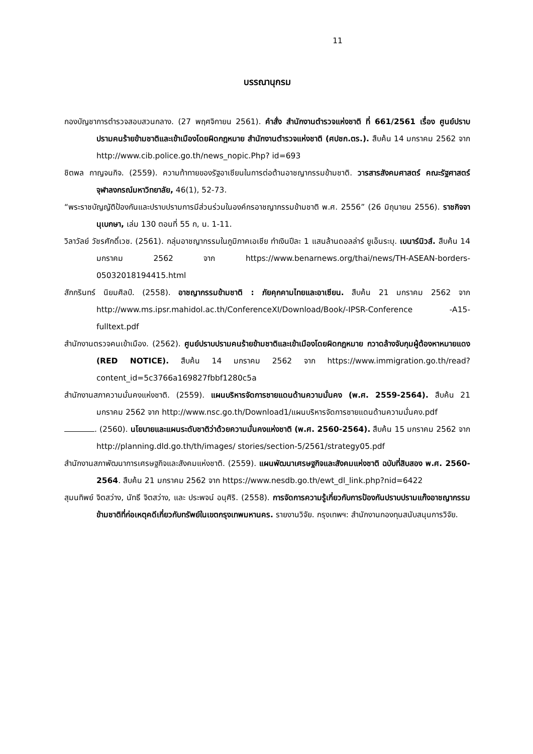11
บรรณานุกรม
กองบัญชาการตำรวจสอบสวนกลาง. (27 พฤศจิกายน 2561). คำสั่ง สำนักงานตำรวจแห่งชาติ ที่ 661/2561 เรื่อง ศูนย์ปราบปรามคนร้ายข้ามชาติและเข้าเมืองโดยผิดกฎหมาย สำนักงานตำรวจแห่งชาติ (ศปชก.ตร.). สืบค้น 14 มกราคม 2562 จาก http://www.cib.police.go.th/news_nopic.Php? id=693
ชิตพล กาญจนกิจ. (2559). ความท้าทายของรัฐอาเซียนในการต่อต้านอาชญากรรมข้ามชาติ. วารสารสังคมศาสตร์ คณะรัฐศาสตร์ จุฬาลงกรณ์มหาวิทยาลัย, 46(1), 52-73.
“พระราชบัญญัติป้องกันและปราบปรามการมีส่วนร่วมในองค์กรอาชญากรรมข้ามชาติ พ.ศ. 2556” (26 มิถุนายน 2556). ราชกิจจานุเบกษา, เล่ม 130 ตอนที่ 55 ก, น. 1-11.
วิลาวัลย์ วัชรศักดิ์เวช. (2561). กลุ่มอาชญากรรมในภูมิภาคเอเชีย ทำเงินปีละ 1 แสนล้านดอลล่าร์ ยูเอ็นระบุ. เบนาร์นิวส์. สืบค้น 14 มกราคม 2562 จาก https://www.benarnews.org/thai/news/TH-ASEAN-borders-05032018194415.html
สักกรินทร์ นิยมศิลป์. (2558). อาชญากรรมข้ามชาติ : ภัยคุกคามไทยและอาเซียน. สืบค้น 21 มกราคม 2562 จาก http://www.ms.ipsr.mahidol.ac.th/ConferenceXI/Download/Book/-IPSR-Conference -A15-fulltext.pdf
สำนักงานตรวจคนเข้าเมือง. (2562). ศูนย์ปราบปรามคนร้ายข้ามชาติและเข้าเมืองโดยผิดกฎหมาย กวาดล้างจับกุมผู้ต้องหาหมายแดง (RED NOTICE). สืบค้น 14 มกราคม 2562 จาก https://www.immigration.go.th/read?content_id=5c3766a169827fbbf1280c5a
สำนักงานสภาความมั่นคงแห่งชาติ. (2559). แผนบริหารจัดการชายแดนด้านความมั่นคง (พ.ศ. 2559-2564). สืบค้น 21 มกราคม 2562 จาก http://www.nsc.go.th/Download1/แผนบริหารจัดการชายแดนด้านความมั่นคง.pdf
. (2560). นโยบายและแผนระดับชาติว่าด้วยความมั่นคงแห่งชาติ (พ.ศ. 2560-2564). สืบค้น 15 มกราคม 2562 จาก http://planning.dld.go.th/th/images/ stories/section-5/2561/strategy05.pdf
สำนักงานสภาพัฒนาการเศรษฐกิจและสังคมแห่งชาติ. (2559). แผนพัฒนาเศรษฐกิจและสังคมแห่งชาติ ฉบับที่สิบสอง พ.ศ. 2560-2564. สืบค้น 21 มกราคม 2562 จาก https://www.nesdb.go.th/ewt_dl_link.php?nid=6422
สุมนทิพย์ จิตสว่าง, นัทธี จิตสว่าง, และ ประพจน์ อนุศิริ. (2558). การจัดการความรู้เกี่ยวกับการป้องกันปราบปรามแก๊งอาชญากรรมข้ามชาติที่ก่อเหตุคดีเกี่ยวกับทรัพย์ในเขตกรุงเทพมหานคร. รายงานวิจัย. กรุงเทพฯ: สำนักงานกองทุนสนับสนุนการวิจัย.